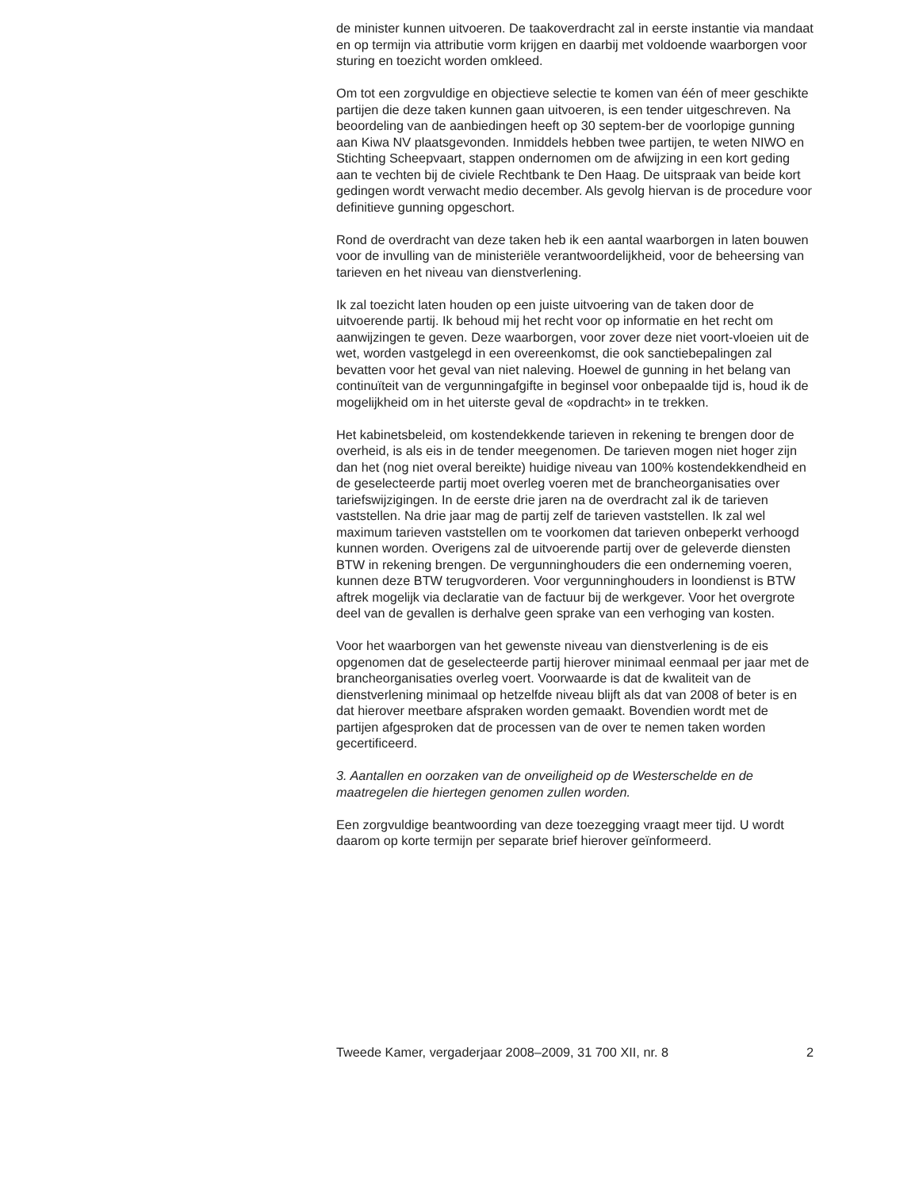de minister kunnen uitvoeren. De taakoverdracht zal in eerste instantie via mandaat en op termijn via attributie vorm krijgen en daarbij met voldoende waarborgen voor sturing en toezicht worden omkleed.
Om tot een zorgvuldige en objectieve selectie te komen van één of meer geschikte partijen die deze taken kunnen gaan uitvoeren, is een tender uitgeschreven. Na beoordeling van de aanbiedingen heeft op 30 septem-ber de voorlopige gunning aan Kiwa NV plaatsgevonden. Inmiddels hebben twee partijen, te weten NIWO en Stichting Scheepvaart, stappen ondernomen om de afwijzing in een kort geding aan te vechten bij de civiele Rechtbank te Den Haag. De uitspraak van beide kort gedingen wordt verwacht medio december. Als gevolg hiervan is de procedure voor definitieve gunning opgeschort.
Rond de overdracht van deze taken heb ik een aantal waarborgen in laten bouwen voor de invulling van de ministeriële verantwoordelijkheid, voor de beheersing van tarieven en het niveau van dienstverlening.
Ik zal toezicht laten houden op een juiste uitvoering van de taken door de uitvoerende partij. Ik behoud mij het recht voor op informatie en het recht om aanwijzingen te geven. Deze waarborgen, voor zover deze niet voort-vloeien uit de wet, worden vastgelegd in een overeenkomst, die ook sanctiebepalingen zal bevatten voor het geval van niet naleving. Hoewel de gunning in het belang van continuïteit van de vergunningafgifte in beginsel voor onbepaalde tijd is, houd ik de mogelijkheid om in het uiterste geval de «opdracht» in te trekken.
Het kabinetsbeleid, om kostendekkende tarieven in rekening te brengen door de overheid, is als eis in de tender meegenomen. De tarieven mogen niet hoger zijn dan het (nog niet overal bereikte) huidige niveau van 100% kostendekkendheid en de geselecteerde partij moet overleg voeren met de brancheorganisaties over tariefswijzigingen. In de eerste drie jaren na de overdracht zal ik de tarieven vaststellen. Na drie jaar mag de partij zelf de tarieven vaststellen. Ik zal wel maximum tarieven vaststellen om te voorkomen dat tarieven onbeperkt verhoogd kunnen worden. Overigens zal de uitvoerende partij over de geleverde diensten BTW in rekening brengen. De vergunninghouders die een onderneming voeren, kunnen deze BTW terugvorderen. Voor vergunninghouders in loondienst is BTW aftrek mogelijk via declaratie van de factuur bij de werkgever. Voor het overgrote deel van de gevallen is derhalve geen sprake van een verhoging van kosten.
Voor het waarborgen van het gewenste niveau van dienstverlening is de eis opgenomen dat de geselecteerde partij hierover minimaal eenmaal per jaar met de brancheorganisaties overleg voert. Voorwaarde is dat de kwaliteit van de dienstverlening minimaal op hetzelfde niveau blijft als dat van 2008 of beter is en dat hierover meetbare afspraken worden gemaakt. Bovendien wordt met de partijen afgesproken dat de processen van de over te nemen taken worden gecertificeerd.
3. Aantallen en oorzaken van de onveiligheid op de Westerschelde en de maatregelen die hiertegen genomen zullen worden.
Een zorgvuldige beantwoording van deze toezegging vraagt meer tijd. U wordt daarom op korte termijn per separate brief hierover geïnformeerd.
Tweede Kamer, vergaderjaar 2008–2009, 31 700 XII, nr. 8 2